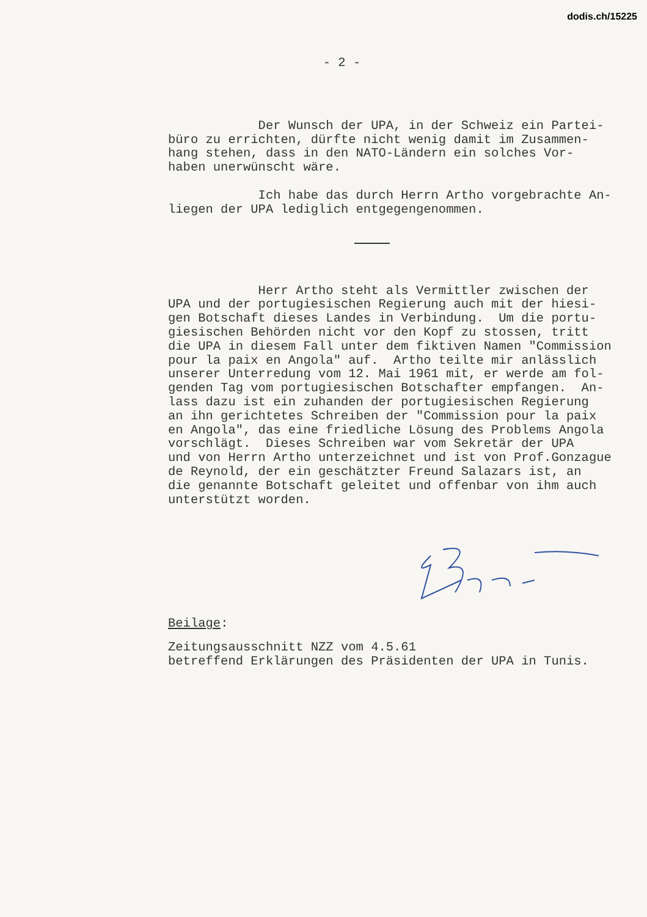dodis.ch/15225
- 2 -
Der Wunsch der UPA, in der Schweiz ein Partei- büro zu errichten, dürfte nicht wenig damit im Zusammen- hang stehen, dass in den NATO-Ländern ein solches Vor- haben unerwünscht wäre.
Ich habe das durch Herrn Artho vorgebrachte An- liegen der UPA lediglich entgegengenommen.
Herr Artho steht als Vermittler zwischen der UPA und der portugiesischen Regierung auch mit der hiesi- gen Botschaft dieses Landes in Verbindung. Um die portu- giesischen Behörden nicht vor den Kopf zu stossen, tritt die UPA in diesem Fall unter dem fiktiven Namen "Commission pour la paix en Angola" auf. Artho teilte mir anlässlich unserer Unterredung vom 12. Mai 1961 mit, er werde am fol- genden Tag vom portugiesischen Botschafter empfangen. An- lass dazu ist ein zuhanden der portugiesischen Regierung an ihn gerichtetes Schreiben der "Commission pour la paix en Angola", das eine friedliche Lösung des Problems Angola vorschlägt. Dieses Schreiben war vom Sekretär der UPA und von Herrn Artho unterzeichnet und ist von Prof.Gonzague de Reynold, der ein geschätzter Freund Salazars ist, an die genannte Botschaft geleitet und offenbar von ihm auch unterstützt worden.
Beilage:
Zeitungsausschnitt NZZ vom 4.5.61 betreffend Erklärungen des Präsidenten der UPA in Tunis.